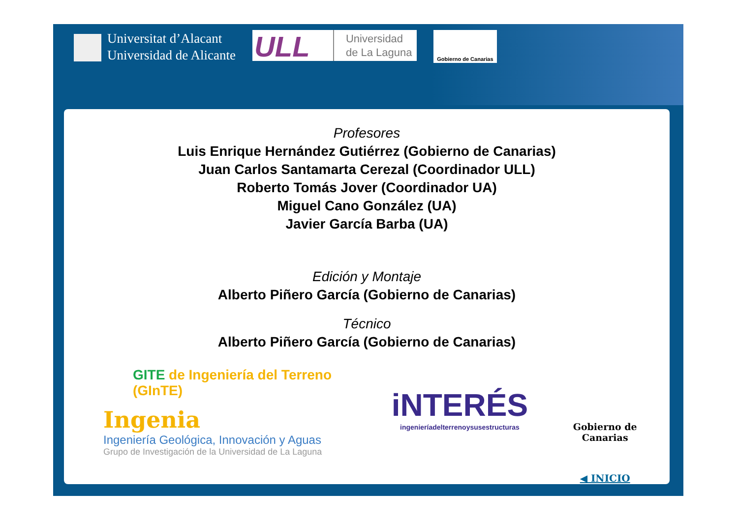Universitat d’Alacant
Universidad de Alicante
ULL
Universidad
de La Laguna
Gobierno de Canarias
Profesores
Luis Enrique Hernández Gutiérrez (Gobierno de Canarias)
Juan Carlos Santamarta Cerezal (Coordinador ULL)
Roberto Tomás Jover (Coordinador UA)
Miguel Cano González (UA)
Javier García Barba (UA)
Edición y Montaje
Alberto Piñero García (Gobierno de Canarias)
Técnico
Alberto Piñero García (Gobierno de Canarias)
GITE de Ingeniería del Terreno (GInTE)
Ingenia
Ingeniería Geológica, Innovación y Aguas
Grupo de Investigación de la Universidad de La Laguna
iNTERÉS
ingenieríadelterrenoysusestructuras
Gobierno de Canarias
◀ INICIO